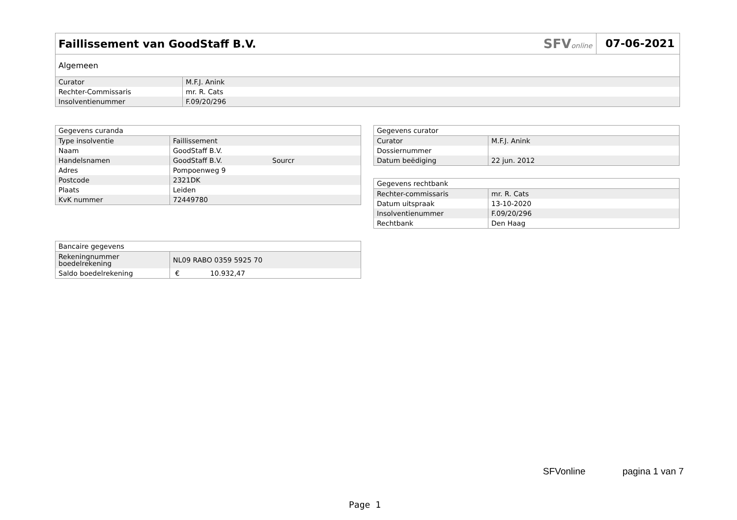Faillissement van GoodStaff B.V.
SFVonline 07-06-2021
| Algemeen | |
| --- | --- |
| Curator | M.F.J. Anink |
| Rechter-Commissaris | mr. R. Cats |
| Insolventienummer | F.09/20/296 |
| Gegevens curanda | | |
| --- | --- | --- |
| Type insolventie | Faillissement | |
| Naam | GoodStaff B.V. | |
| Handelsnamen | GoodStaff B.V. | Sourcr |
| Adres | Pompoenweg 9 | |
| Postcode | 2321DK | |
| Plaats | Leiden | |
| KvK nummer | 72449780 | |
| Gegevens curator | |
| --- | --- |
| Curator | M.F.J. Anink |
| Dossiernummer | |
| Datum beëdiging | 22 jun. 2012 |
| Gegevens rechtbank | |
| --- | --- |
| Rechter-commissaris | mr. R. Cats |
| Datum uitspraak | 13-10-2020 |
| Insolventienummer | F.09/20/296 |
| Rechtbank | Den Haag |
| Bancaire gegevens | |
| --- | --- |
| Rekeningnummer boedelrekening | NL09 RABO 0359 5925 70 |
| Saldo boedelrekening | € 10.932,47 |
SFVonline pagina 1 van 7
Page 1